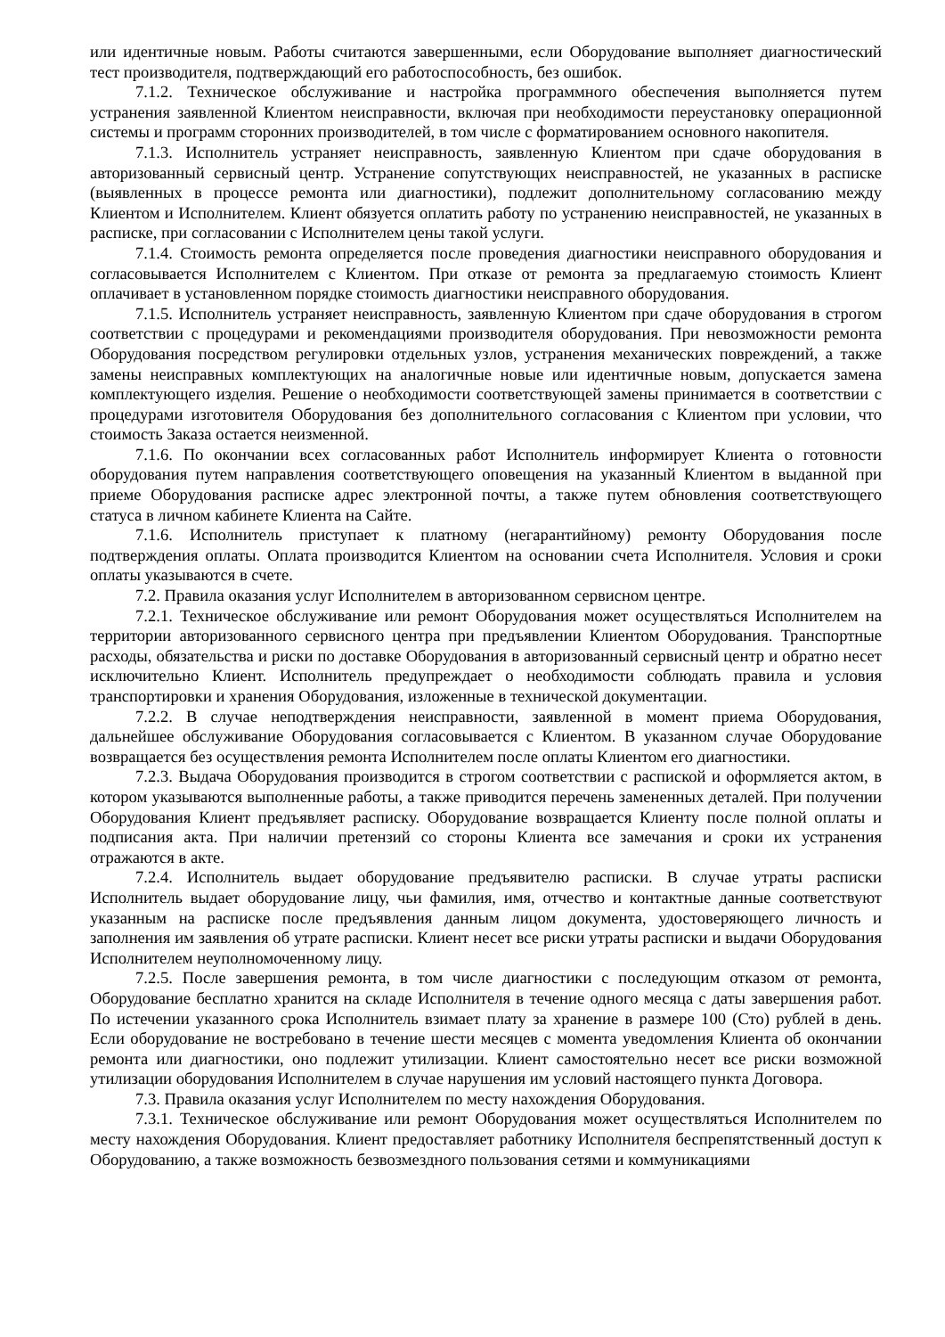или идентичные новым. Работы считаются завершенными, если Оборудование выполняет диагностический тест производителя, подтверждающий его работоспособность, без ошибок.
7.1.2. Техническое обслуживание и настройка программного обеспечения выполняется путем устранения заявленной Клиентом неисправности, включая при необходимости переустановку операционной системы и программ сторонних производителей, в том числе с форматированием основного накопителя.
7.1.3. Исполнитель устраняет неисправность, заявленную Клиентом при сдаче оборудования в авторизованный сервисный центр. Устранение сопутствующих неисправностей, не указанных в расписке (выявленных в процессе ремонта или диагностики), подлежит дополнительному согласованию между Клиентом и Исполнителем. Клиент обязуется оплатить работу по устранению неисправностей, не указанных в расписке, при согласовании с Исполнителем цены такой услуги.
7.1.4. Стоимость ремонта определяется после проведения диагностики неисправного оборудования и согласовывается Исполнителем с Клиентом. При отказе от ремонта за предлагаемую стоимость Клиент оплачивает в установленном порядке стоимость диагностики неисправного оборудования.
7.1.5. Исполнитель устраняет неисправность, заявленную Клиентом при сдаче оборудования в строгом соответствии с процедурами и рекомендациями производителя оборудования. При невозможности ремонта Оборудования посредством регулировки отдельных узлов, устранения механических повреждений, а также замены неисправных комплектующих на аналогичные новые или идентичные новым, допускается замена комплектующего изделия. Решение о необходимости соответствующей замены принимается в соответствии с процедурами изготовителя Оборудования без дополнительного согласования с Клиентом при условии, что стоимость Заказа остается неизменной.
7.1.6. По окончании всех согласованных работ Исполнитель информирует Клиента о готовности оборудования путем направления соответствующего оповещения на указанный Клиентом в выданной при приеме Оборудования расписке адрес электронной почты, а также путем обновления соответствующего статуса в личном кабинете Клиента на Сайте.
7.1.6. Исполнитель приступает к платному (негарантийному) ремонту Оборудования после подтверждения оплаты. Оплата производится Клиентом на основании счета Исполнителя. Условия и сроки оплаты указываются в счете.
7.2. Правила оказания услуг Исполнителем в авторизованном сервисном центре.
7.2.1. Техническое обслуживание или ремонт Оборудования может осуществляться Исполнителем на территории авторизованного сервисного центра при предъявлении Клиентом Оборудования. Транспортные расходы, обязательства и риски по доставке Оборудования в авторизованный сервисный центр и обратно несет исключительно Клиент. Исполнитель предупреждает о необходимости соблюдать правила и условия транспортировки и хранения Оборудования, изложенные в технической документации.
7.2.2. В случае неподтверждения неисправности, заявленной в момент приема Оборудования, дальнейшее обслуживание Оборудования согласовывается с Клиентом. В указанном случае Оборудование возвращается без осуществления ремонта Исполнителем после оплаты Клиентом его диагностики.
7.2.3. Выдача Оборудования производится в строгом соответствии с распиской и оформляется актом, в котором указываются выполненные работы, а также приводится перечень замененных деталей. При получении Оборудования Клиент предъявляет расписку. Оборудование возвращается Клиенту после полной оплаты и подписания акта. При наличии претензий со стороны Клиента все замечания и сроки их устранения отражаются в акте.
7.2.4. Исполнитель выдает оборудование предъявителю расписки. В случае утраты расписки Исполнитель выдает оборудование лицу, чьи фамилия, имя, отчество и контактные данные соответствуют указанным на расписке после предъявления данным лицом документа, удостоверяющего личность и заполнения им заявления об утрате расписки. Клиент несет все риски утраты расписки и выдачи Оборудования Исполнителем неуполномоченному лицу.
7.2.5. После завершения ремонта, в том числе диагностики с последующим отказом от ремонта, Оборудование бесплатно хранится на складе Исполнителя в течение одного месяца с даты завершения работ. По истечении указанного срока Исполнитель взимает плату за хранение в размере 100 (Сто) рублей в день. Если оборудование не востребовано в течение шести месяцев с момента уведомления Клиента об окончании ремонта или диагностики, оно подлежит утилизации. Клиент самостоятельно несет все риски возможной утилизации оборудования Исполнителем в случае нарушения им условий настоящего пункта Договора.
7.3. Правила оказания услуг Исполнителем по месту нахождения Оборудования.
7.3.1. Техническое обслуживание или ремонт Оборудования может осуществляться Исполнителем по месту нахождения Оборудования. Клиент предоставляет работнику Исполнителя беспрепятственный доступ к Оборудованию, а также возможность безвозмездного пользования сетями и коммуникациями